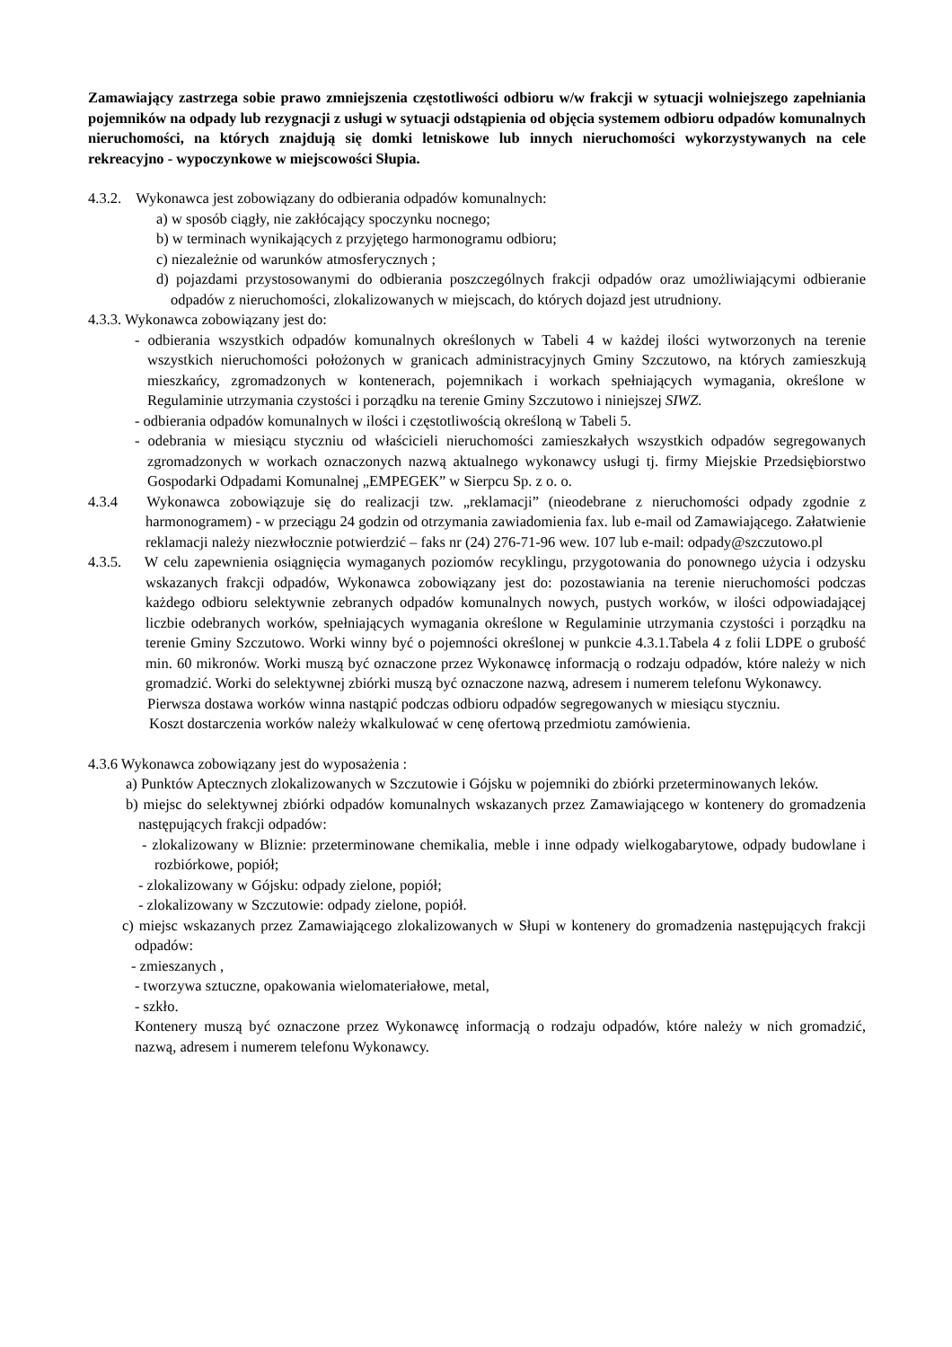Zamawiający zastrzega sobie prawo zmniejszenia częstotliwości odbioru w/w frakcji w sytuacji wolniejszego zapełniania pojemników na odpady lub rezygnacji z usługi w sytuacji odstąpienia od objęcia systemem odbioru odpadów komunalnych nieruchomości, na których znajdują się domki letniskowe lub innych nieruchomości wykorzystywanych na cele rekreacyjno - wypoczynkowe w miejscowości Słupia.
4.3.2. Wykonawca jest zobowiązany do odbierania odpadów komunalnych:
a) w sposób ciągły, nie zakłócający spoczynku nocnego;
b) w terminach wynikających z przyjętego harmonogramu odbioru;
c) niezależnie od warunków atmosferycznych ;
d) pojazdami przystosowanymi do odbierania poszczególnych frakcji odpadów oraz umożliwiającymi odbieranie odpadów z nieruchomości, zlokalizowanych w miejscach, do których dojazd jest utrudniony.
4.3.3. Wykonawca zobowiązany jest do:
- odbierania wszystkich odpadów komunalnych określonych w Tabeli 4 w każdej ilości wytworzonych na terenie wszystkich nieruchomości położonych w granicach administracyjnych Gminy Szczutowo, na których zamieszkują mieszkańcy, zgromadzonych w kontenerach, pojemnikach i workach spełniających wymagania, określone w Regulaminie utrzymania czystości i porządku na terenie Gminy Szczutowo i niniejszej SIWZ.
- odbierania odpadów komunalnych w ilości i częstotliwością określoną w Tabeli 5.
- odebrania w miesiącu styczniu od właścicieli nieruchomości zamieszkałych wszystkich odpadów segregowanych zgromadzonych w workach oznaczonych nazwą aktualnego wykonawcy usługi tj. firmy Miejskie Przedsiębiorstwo Gospodarki Odpadami Komunalnej „EMPEGEK” w Sierpcu Sp. z o. o.
4.3.4 Wykonawca zobowiązuje się do realizacji tzw. „reklamacji” (nieodebrane z nieruchomości odpady zgodnie z harmonogramem) - w przeciągu 24 godzin od otrzymania zawiadomienia fax. lub e-mail od Zamawiającego. Załatwienie reklamacji należy niezwłocznie potwierdzić – faks nr (24) 276-71-96 wew. 107 lub e-mail: odpady@szczutowo.pl
4.3.5. W celu zapewnienia osiągnięcia wymaganych poziomów recyklingu, przygotowania do ponownego użycia i odzysku wskazanych frakcji odpadów, Wykonawca zobowiązany jest do: pozostawiania na terenie nieruchomości podczas każdego odbioru selektywnie zebranych odpadów komunalnych nowych, pustych worków, w ilości odpowiadającej liczbie odebranych worków, spełniających wymagania określone w Regulaminie utrzymania czystości i porządku na terenie Gminy Szczutowo. Worki winny być o pojemności określonej w punkcie 4.3.1.Tabela 4 z folii LDPE o grubość min. 60 mikronów. Worki muszą być oznaczone przez Wykonawcę informacją o rodzaju odpadów, które należy w nich gromadzić. Worki do selektywnej zbiórki muszą być oznaczone nazwą, adresem i numerem telefonu Wykonawcy.
Pierwsza dostawa worków winna nastąpić podczas odbioru odpadów segregowanych w miesiącu styczniu.
Koszt dostarczenia worków należy wkalkulować w cenę ofertową przedmiotu zamówienia.
4.3.6 Wykonawca zobowiązany jest do wyposażenia :
a) Punktów Aptecznych zlokalizowanych w Szczutowie i Gójsku w pojemniki do zbiórki przeterminowanych leków.
b) miejsc do selektywnej zbiórki odpadów komunalnych wskazanych przez Zamawiającego w kontenery do gromadzenia następujących frakcji odpadów:
- zlokalizowany w Bliznie: przeterminowane chemikalia, meble i inne odpady wielkogabarytowe, odpady budowlane i rozbiórkowe, popiół;
- zlokalizowany w Gójsku: odpady zielone, popiół;
- zlokalizowany w Szczutowie: odpady zielone, popiół.
c) miejsc wskazanych przez Zamawiającego zlokalizowanych w Słupi w kontenery do gromadzenia następujących frakcji odpadów:
- zmieszanych ,
- tworzywa sztuczne, opakowania wielomateriałowe, metal,
- szkło.
Kontenery muszą być oznaczone przez Wykonawcę informacją o rodzaju odpadów, które należy w nich gromadzić, nazwą, adresem i numerem telefonu Wykonawcy.